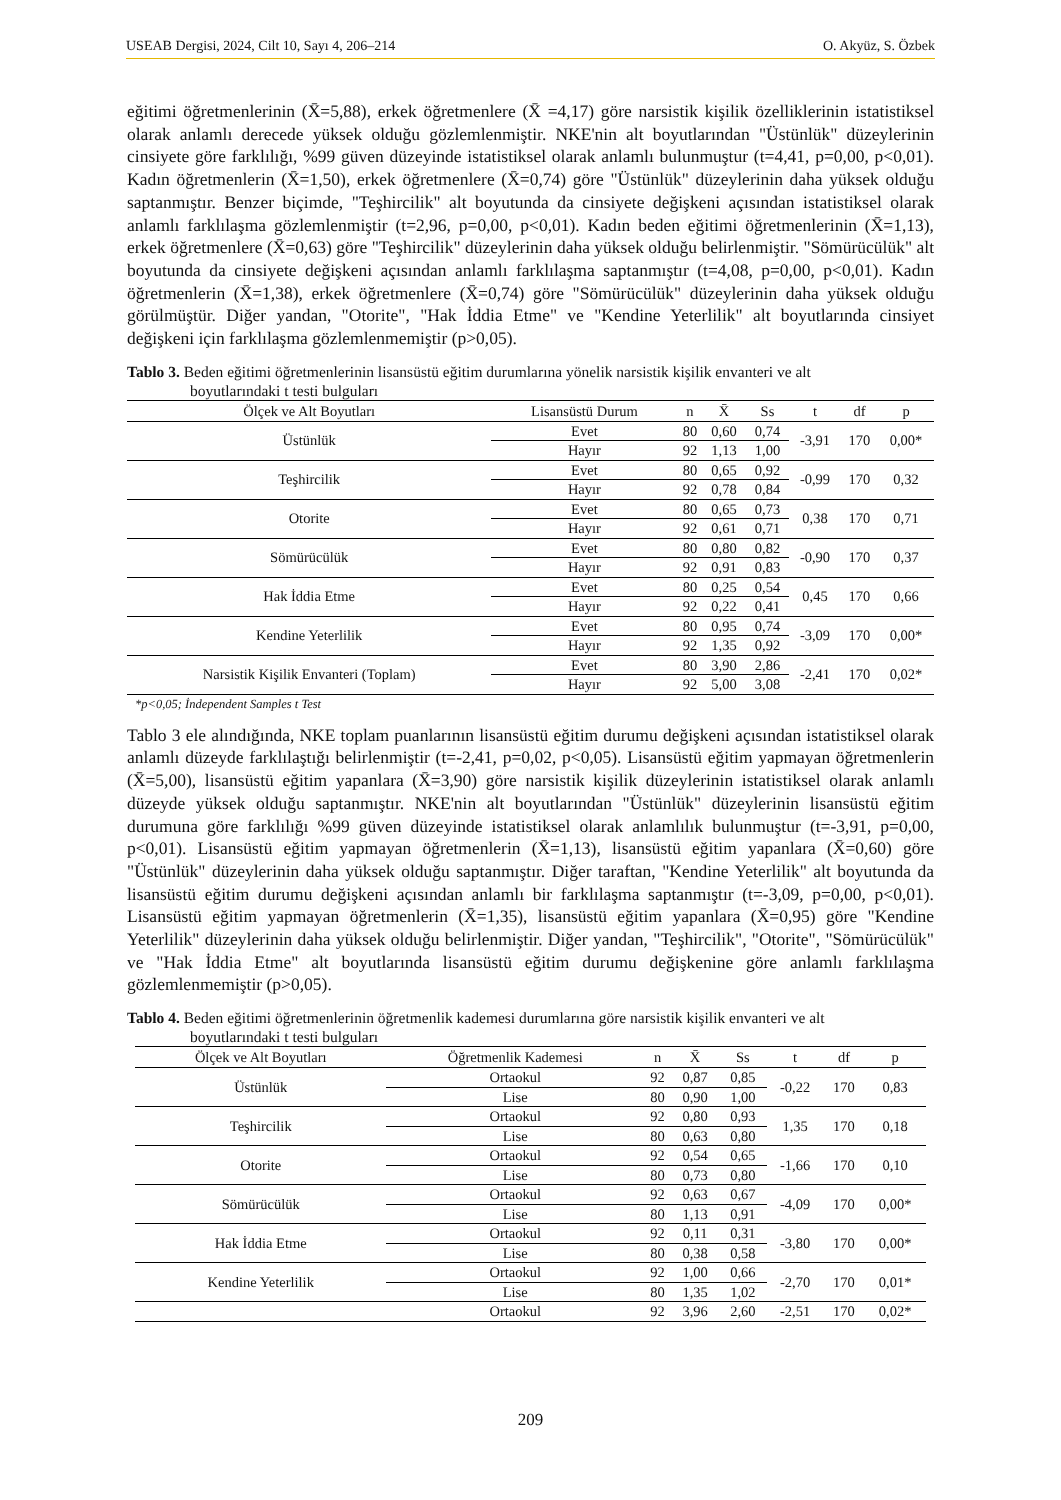USEAB Dergisi, 2024, Cilt 10, Sayı 4, 206–214 O. Akyüz, S. Özbek
eğitimi öğretmenlerinin (X̄=5,88), erkek öğretmenlere (X̄ =4,17) göre narsistik kişilik özelliklerinin istatistiksel olarak anlamlı derecede yüksek olduğu gözlemlenmiştir. NKE'nin alt boyutlarından "Üstünlük" düzeylerinin cinsiyete göre farklılığı, %99 güven düzeyinde istatistiksel olarak anlamlı bulunmuştur (t=4,41, p=0,00, p<0,01). Kadın öğretmenlerin (X̄=1,50), erkek öğretmenlere (X̄=0,74) göre "Üstünlük" düzeylerinin daha yüksek olduğu saptanmıştır. Benzer biçimde, "Teşhircilik" alt boyutunda da cinsiyete değişkeni açısından istatistiksel olarak anlamlı farklılaşma gözlemlenmiştir (t=2,96, p=0,00, p<0,01). Kadın beden eğitimi öğretmenlerinin (X̄=1,13), erkek öğretmenlere (X̄=0,63) göre "Teşhircilik" düzeylerinin daha yüksek olduğu belirlenmiştir. "Sömürücülük" alt boyutunda da cinsiyete değişkeni açısından anlamlı farklılaşma saptanmıştır (t=4,08, p=0,00, p<0,01). Kadın öğretmenlerin (X̄=1,38), erkek öğretmenlere (X̄=0,74) göre "Sömürücülük" düzeylerinin daha yüksek olduğu görülmüştür. Diğer yandan, "Otorite", "Hak İddia Etme" ve "Kendine Yeterlilik" alt boyutlarında cinsiyet değişkeni için farklılaşma gözlemlenmemiştir (p>0,05).
Tablo 3. Beden eğitimi öğretmenlerinin lisansüstü eğitim durumlarına yönelik narsistik kişilik envanteri ve alt
boyutlarındaki t testi bulguları
| Ölçek ve Alt Boyutları | Lisansüstü Durum | n | X̄ | Ss | t | df | p |
| --- | --- | --- | --- | --- | --- | --- | --- |
| Üstünlük | Evet | 80 | 0,60 | 0,74 | -3,91 | 170 | 0,00* |
| | Hayır | 92 | 1,13 | 1,00 | | | |
| Teşhircilik | Evet | 80 | 0,65 | 0,92 | -0,99 | 170 | 0,32 |
| | Hayır | 92 | 0,78 | 0,84 | | | |
| Otorite | Evet | 80 | 0,65 | 0,73 | 0,38 | 170 | 0,71 |
| | Hayır | 92 | 0,61 | 0,71 | | | |
| Sömürücülük | Evet | 80 | 0,80 | 0,82 | -0,90 | 170 | 0,37 |
| | Hayır | 92 | 0,91 | 0,83 | | | |
| Hak İddia Etme | Evet | 80 | 0,25 | 0,54 | 0,45 | 170 | 0,66 |
| | Hayır | 92 | 0,22 | 0,41 | | | |
| Kendine Yeterlilik | Evet | 80 | 0,95 | 0,74 | -3,09 | 170 | 0,00* |
| | Hayır | 92 | 1,35 | 0,92 | | | |
| Narsistik Kişilik Envanteri (Toplam) | Evet | 80 | 3,90 | 2,86 | -2,41 | 170 | 0,02* |
| | Hayır | 92 | 5,00 | 3,08 | | | |
*p<0,05; İndependent Samples t Test
Tablo 3 ele alındığında, NKE toplam puanlarının lisansüstü eğitim durumu değişkeni açısından istatistiksel olarak anlamlı düzeyde farklılaştığı belirlenmiştir (t=-2,41, p=0,02, p<0,05). Lisansüstü eğitim yapmayan öğretmenlerin (X̄=5,00), lisansüstü eğitim yapanlara (X̄=3,90) göre narsistik kişilik düzeylerinin istatistiksel olarak anlamlı düzeyde yüksek olduğu saptanmıştır. NKE'nin alt boyutlarından "Üstünlük" düzeylerinin lisansüstü eğitim durumuna göre farklılığı %99 güven düzeyinde istatistiksel olarak anlamlılık bulunmuştur (t=-3,91, p=0,00, p<0,01). Lisansüstü eğitim yapmayan öğretmenlerin (X̄=1,13), lisansüstü eğitim yapanlara (X̄=0,60) göre "Üstünlük" düzeylerinin daha yüksek olduğu saptanmıştır. Diğer taraftan, "Kendine Yeterlilik" alt boyutunda da lisansüstü eğitim durumu değişkeni açısından anlamlı bir farklılaşma saptanmıştır (t=-3,09, p=0,00, p<0,01). Lisansüstü eğitim yapmayan öğretmenlerin (X̄=1,35), lisansüstü eğitim yapanlara (X̄=0,95) göre "Kendine Yeterlilik" düzeylerinin daha yüksek olduğu belirlenmiştir. Diğer yandan, "Teşhircilik", "Otorite", "Sömürücülük" ve "Hak İddia Etme" alt boyutlarında lisansüstü eğitim durumu değişkenine göre anlamlı farklılaşma gözlemlenmemiştir (p>0,05).
Tablo 4. Beden eğitimi öğretmenlerinin öğretmenlik kademesi durumlarına göre narsistik kişilik envanteri ve alt
boyutlarındaki t testi bulguları
| Ölçek ve Alt Boyutları | Öğretmenlik Kademesi | n | X̄ | Ss | t | df | p |
| --- | --- | --- | --- | --- | --- | --- | --- |
| Üstünlük | Ortaokul | 92 | 0,87 | 0,85 | -0,22 | 170 | 0,83 |
| | Lise | 80 | 0,90 | 1,00 | | | |
| Teşhircilik | Ortaokul | 92 | 0,80 | 0,93 | 1,35 | 170 | 0,18 |
| | Lise | 80 | 0,63 | 0,80 | | | |
| Otorite | Ortaokul | 92 | 0,54 | 0,65 | -1,66 | 170 | 0,10 |
| | Lise | 80 | 0,73 | 0,80 | | | |
| Sömürücülük | Ortaokul | 92 | 0,63 | 0,67 | -4,09 | 170 | 0,00* |
| | Lise | 80 | 1,13 | 0,91 | | | |
| Hak İddia Etme | Ortaokul | 92 | 0,11 | 0,31 | -3,80 | 170 | 0,00* |
| | Lise | 80 | 0,38 | 0,58 | | | |
| Kendine Yeterlilik | Ortaokul | 92 | 1,00 | 0,66 | -2,70 | 170 | 0,01* |
| | Lise | 80 | 1,35 | 1,02 | | | |
| | Ortaokul | 92 | 3,96 | 2,60 | -2,51 | 170 | 0,02* |
209